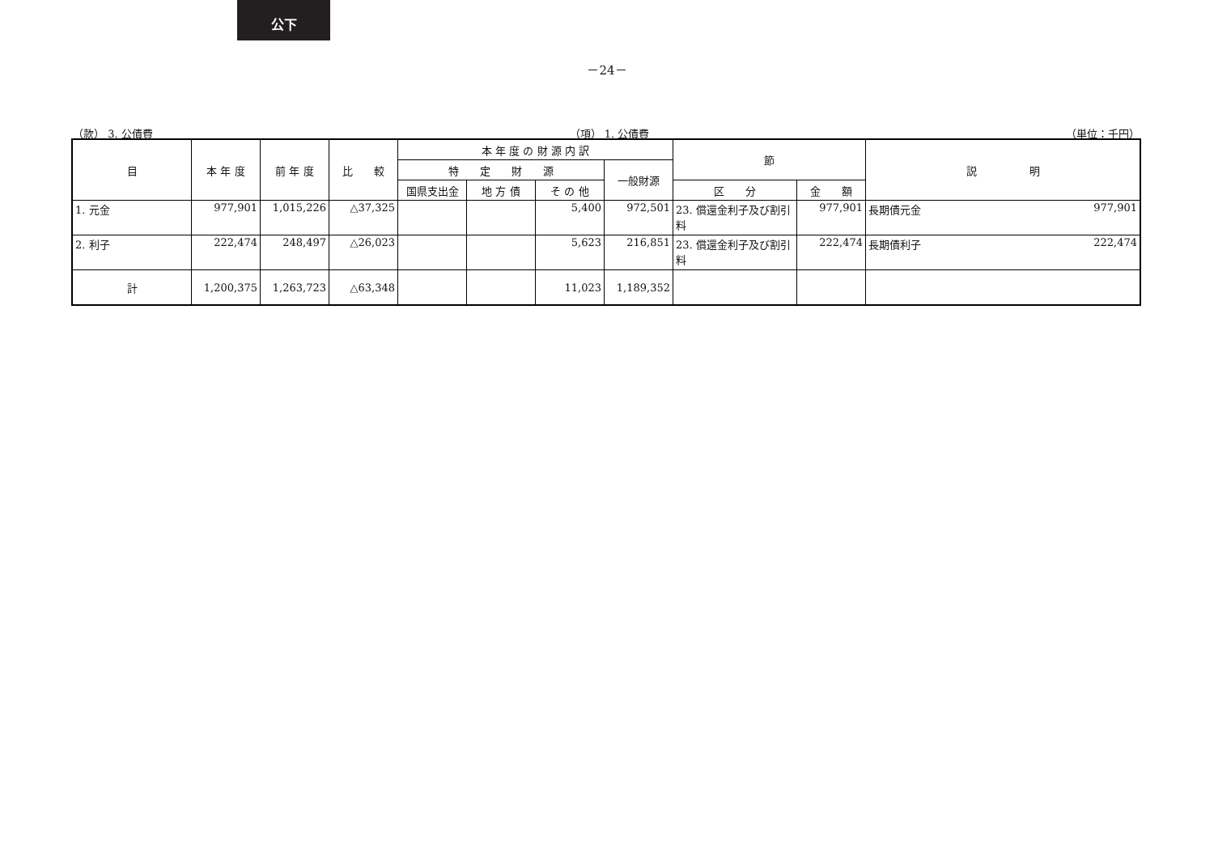公下
－24－
（款） 3. 公債費 （項） 1. 公債費 （単位：千円）
| 目 | 本 年 度 | 前 年 度 | 比 較 | 本 年 度 の 財 源 内 訳 | | | | 節 | | 説 明 |
| --- | --- | --- | --- | --- | --- | --- | --- | --- | --- | --- |
| | | | | 特 定 財 源 | | | 一般財源 | | | |
| | | | | 国県支出金 | 地 方 債 | そ の 他 | | 区 分 | 金 額 | |
| 1. 元金 | 977,901 | 1,015,226 | △37,325 | | | 5,400 | 972,501 | 23. 償還金利子及び割引料 | 977,901 | 長期債元金 977,901 |
| 2. 利子 | 222,474 | 248,497 | △26,023 | | | 5,623 | 216,851 | 23. 償還金利子及び割引料 | 222,474 | 長期債利子 222,474 |
| 計 | 1,200,375 | 1,263,723 | △63,348 | | | 11,023 | 1,189,352 | | | |